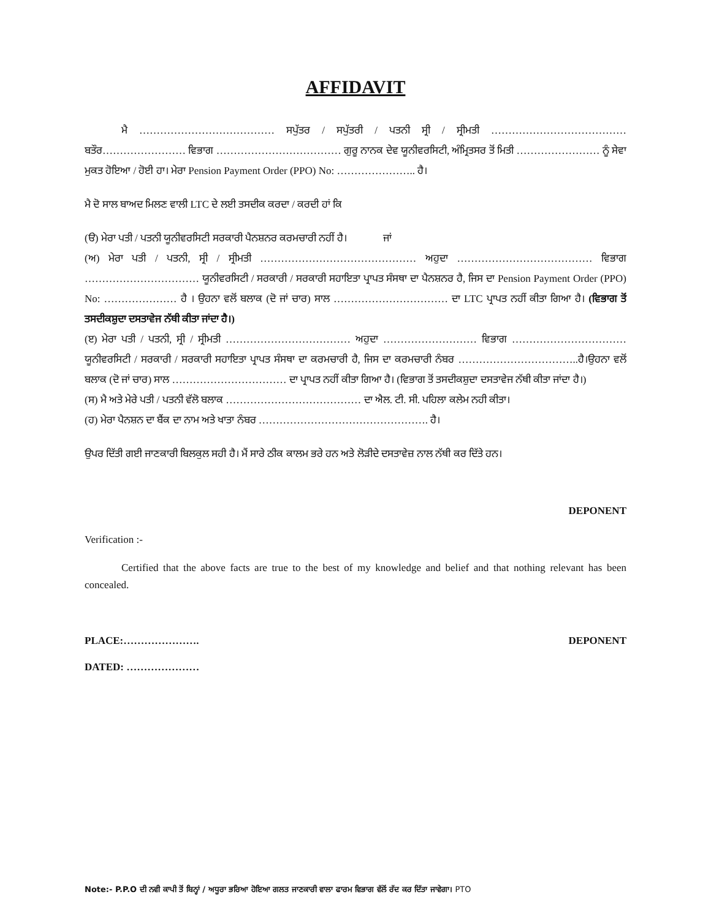AFFIDAVIT
ਮੈ ………………………………… ਸਪੁੱਤਰ / ਸਪੁੱਤਰੀ / ਪਤਨੀ ਸ੍ਰੀ / ਸ੍ਰੀਮਤੀ ………………………………… ਬਤੌਰ…………………… ਵਿਭਾਗ ……………………………… ਗੁਰੂ ਨਾਨਕ ਦੇਵ ਯੂਨੀਵਰਸਿਟੀ, ਅੰਮ੍ਰਿਤਸਰ ਤੋਂ ਮਿਤੀ …………………… ਨੂੰ ਸੇਵਾ ਮੁਕਤ ਹੋਇਆ / ਹੋਈ ਹਾ। ਮੇਰਾ Pension Payment Order (PPO) No: ………………….. ਹੈ।
ਮੈ ਦੋ ਸਾਲ ਬਾਅਦ ਮਿਲਣ ਵਾਲੀ LTC ਦੇ ਲਈ ਤਸਦੀਕ ਕਰਦਾ / ਕਰਦੀ ਹਾਂ ਕਿ
(ੳ) ਮੇਰਾ ਪਤੀ / ਪਤਨੀ ਯੂਨੀਵਰਸਿਟੀ ਸਰਕਾਰੀ ਪੈਨਸ਼ਨਰ ਕਰਮਚਾਰੀ ਨਹੀਂ ਹੈ। ਜਾਂ
(ਅ) ਮੇਰਾ ਪਤੀ / ਪਤਨੀ, ਸ੍ਰੀ / ਸ੍ਰੀਮਤੀ ……………………………………… ਅਹੁਦਾ ………………………………… ਵਿਭਾਗ …………………………… ਯੂਨੀਵਰਸਿਟੀ / ਸਰਕਾਰੀ / ਸਰਕਾਰੀ ਸਹਾਇਤਾ ਪ੍ਰਾਪਤ ਸੰਸਥਾ ਦਾ ਪੈਨਸ਼ਨਰ ਹੈ, ਜਿਸ ਦਾ Pension Payment Order (PPO) No: ………………… ਹੈ । ਉਹਨਾ ਵਲੋਂ ਬਲਾਕ (ਦੋ ਜਾਂ ਚਾਰ) ਸਾਲ …………………………… ਦਾ LTC ਪ੍ਰਾਪਤ ਨਹੀਂ ਕੀਤਾ ਗਿਆ ਹੈ। (ਵਿਭਾਗ ਤੋਂ ਤਸਦੀਕਸ਼ੁਦਾ ਦਸਤਾਵੇਜ ਨੱਥੀ ਕੀਤਾ ਜਾਂਦਾ ਹੈ।)
(ੲ) ਮੇਰਾ ਪਤੀ / ਪਤਨੀ, ਸ੍ਰੀ / ਸ੍ਰੀਮਤੀ ……………………………… ਅਹੁਦਾ ……………………… ਵਿਭਾਗ …………………………… ਯੂਨੀਵਰਸਿਟੀ / ਸਰਕਾਰੀ / ਸਰਕਾਰੀ ਸਹਾਇਤਾ ਪ੍ਰਾਪਤ ਸੰਸਥਾ ਦਾ ਕਰਮਚਾਰੀ ਹੈ, ਜਿਸ ਦਾ ਕਰਮਚਾਰੀ ਨੰਬਰ ……………………………..ਹੈ।ਉਹਨਾ ਵਲੋਂ ਬਲਾਕ (ਦੋ ਜਾਂ ਚਾਰ) ਸਾਲ …………………………… ਦਾ ਪ੍ਰਾਪਤ ਨਹੀਂ ਕੀਤਾ ਗਿਆ ਹੈ। (ਵਿਭਾਗ ਤੋਂ ਤਸਦੀਕਸ਼ੁਦਾ ਦਸਤਾਵੇਜ ਨੱਥੀ ਕੀਤਾ ਜਾਂਦਾ ਹੈ।)
(ਸ) ਮੈ ਅਤੇ ਮੇਰੇ ਪਤੀ / ਪਤਨੀ ਵੱਲੋ ਬਲਾਕ ………………………………… ਦਾ ਐਲ. ਟੀ. ਸੀ. ਪਹਿਲਾ ਕਲੇਮ ਨਹੀ ਕੀਤਾ।
(ਹ) ਮੇਰਾ ਪੈਨਸ਼ਨ ਦਾ ਬੈਂਕ ਦਾ ਨਾਮ ਅਤੇ ਖਾਤਾ ਨੰਬਰ …………………………………………. ਹੈ।
ਉਪਰ ਦਿੱਤੀ ਗਈ ਜਾਣਕਾਰੀ ਬਿਲਕੁਲ ਸਹੀ ਹੈ। ਮੈਂ ਸਾਰੇ ਠੀਕ ਕਾਲਮ ਭਰੇ ਹਨ ਅਤੇ ਲੋੜੀਦੇ ਦਸਤਾਵੇਜ਼ ਨਾਲ ਨੱਥੀ ਕਰ ਦਿੱਤੇ ਹਨ।
DEPONENT
Verification :-
Certified that the above facts are true to the best of my knowledge and belief and that nothing relevant has been concealed.
PLACE:…………………. DEPONENT
DATED: …………………
Note:- P.P.O ਦੀ ਨਵੀ ਕਾਪੀ ਤੋਂ ਬਿਨ੍ਹਾਂ / ਅਧੂਰਾ ਭਰਿਆ ਹੋਇਆ ਗਲਤ ਜਾਣਕਾਰੀ ਵਾਲਾ ਫਾਰਮ ਵਿਭਾਗ ਵੱਲੋਂ ਰੱਦ ਕਰ ਦਿੱਤਾ ਜਾਵੇਗਾ। PTO